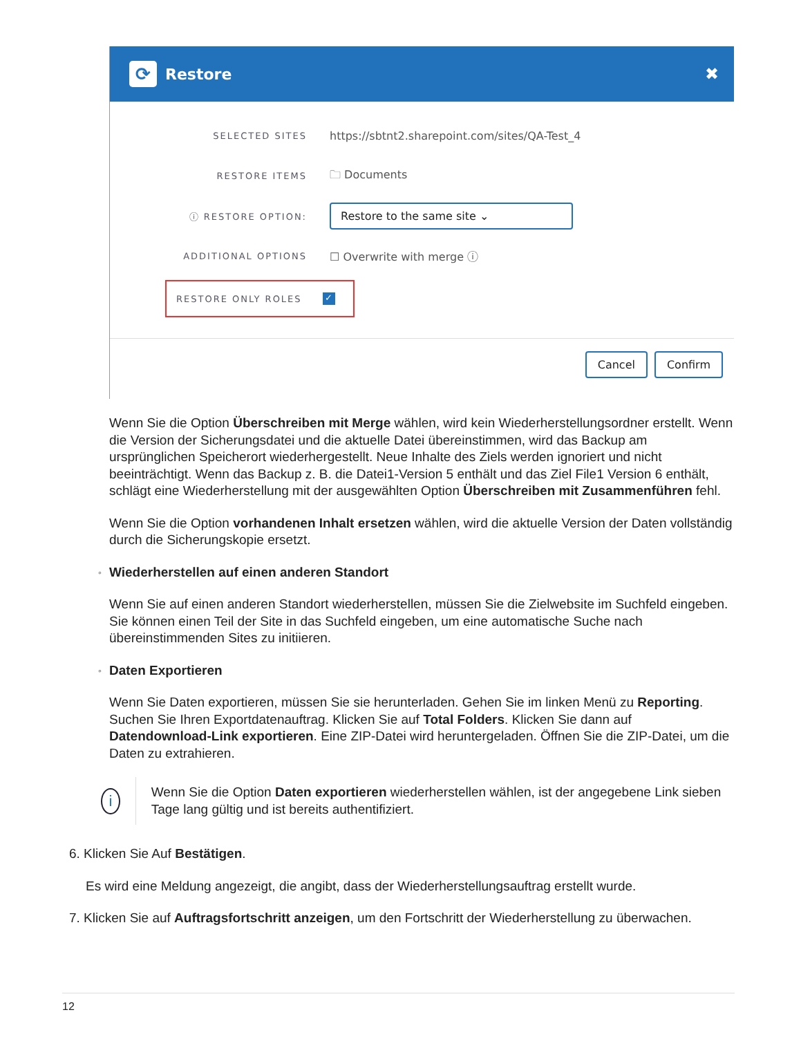⟳
Restore ✖
SELECTED SITES
https://sbtnt2.sharepoint.com/sites/QA-Test_4
RESTORE ITEMS
🗀 Documents
ⓘ RESTORE OPTION:
Restore to the same site ⌄
ADDITIONAL OPTIONS
☐ Overwrite with merge ⓘ
RESTORE ONLY ROLES
✓
Cancel Confirm
Wenn Sie die Option Überschreiben mit Merge wählen, wird kein Wiederherstellungsordner erstellt. Wenn die Version der Sicherungsdatei und die aktuelle Datei übereinstimmen, wird das Backup am ursprünglichen Speicherort wiederhergestellt. Neue Inhalte des Ziels werden ignoriert und nicht beeinträchtigt. Wenn das Backup z. B. die Datei1-Version 5 enthält und das Ziel File1 Version 6 enthält, schlägt eine Wiederherstellung mit der ausgewählten Option Überschreiben mit Zusammenführen fehl.
Wenn Sie die Option vorhandenen Inhalt ersetzen wählen, wird die aktuelle Version der Daten vollständig durch die Sicherungskopie ersetzt.
◦ Wiederherstellen auf einen anderen Standort
Wenn Sie auf einen anderen Standort wiederherstellen, müssen Sie die Zielwebsite im Suchfeld eingeben. Sie können einen Teil der Site in das Suchfeld eingeben, um eine automatische Suche nach übereinstimmenden Sites zu initiieren.
◦ Daten Exportieren
Wenn Sie Daten exportieren, müssen Sie sie herunterladen. Gehen Sie im linken Menü zu Reporting. Suchen Sie Ihren Exportdatenauftrag. Klicken Sie auf Total Folders. Klicken Sie dann auf Datendownload-Link exportieren. Eine ZIP-Datei wird heruntergeladen. Öffnen Sie die ZIP-Datei, um die Daten zu extrahieren.
i
Wenn Sie die Option Daten exportieren wiederherstellen wählen, ist der angegebene Link sieben Tage lang gültig und ist bereits authentifiziert.
6. Klicken Sie Auf Bestätigen.
Es wird eine Meldung angezeigt, die angibt, dass der Wiederherstellungsauftrag erstellt wurde.
7. Klicken Sie auf Auftragsfortschritt anzeigen, um den Fortschritt der Wiederherstellung zu überwachen.
12